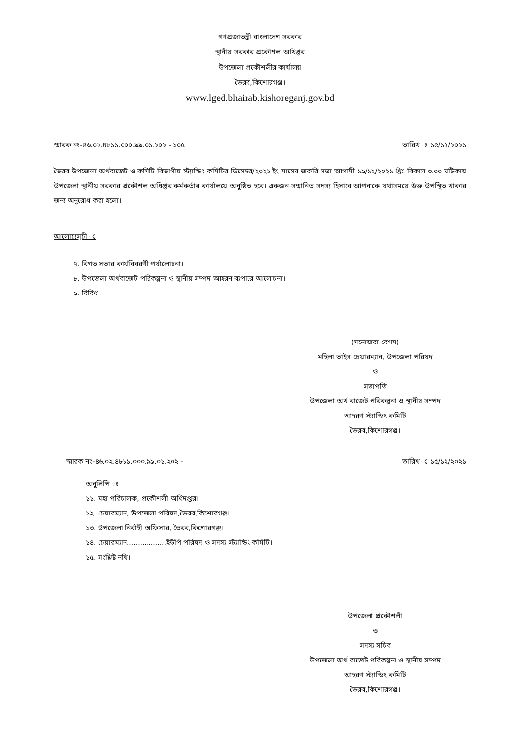গণপ্রজাতন্ত্রী বাংলাদেশ সরকার
স্থানীয় সরকার প্রকৌশল অধিপ্তর
উপজেলা প্রকৌশলীর কার্যালয়
ভৈরব,কিশোরগঞ্জ।
www.lged.bhairab.kishoreganj.gov.bd
স্মারক নং-৪৬.০২.৪৮১১.০০০.৯৯.০১.২০২ - ১০৫ তারিখ ঃ ১৫/১২/২০২১
ভৈরব উপজেলা অর্থবাজেট ও কমিটি বিভাগীয় স্ট্যান্ডিং কমিটির ডিসেম্বর/২০২১ ইং মাসের জরুরি সভা আগামী ১৯/১২/২০২১ খ্রিঃ বিকাল ৩.০০ ঘটিকায় উপজেলা স্থানীয় সরকার প্রকৌশল অধিপ্তর কর্মকর্তার কার্যালয়ে অনুষ্ঠিত হবে। একজন সম্মানিত সদস্য হিসাবে আপনাকে যথাসময়ে উক্ত উপস্থিত থাকার জন্য অনুরোধ করা হলো।
আলোচ্যসূচী ঃ
৭. বিগত সভার কার্যবিবরণী পর্যালোচনা।
৮. উপজেলা অর্থবাজেট পরিকল্পনা ও স্থানীয় সম্পদ আহরন ব্যপারে আলোচনা।
৯. বিবিধ।
(মনোয়ারা বেগম)
মহিলা ভাইস চেয়ারম্যান, উপজেলা পরিষদ
ও
সভাপতি
উপজেলা অর্থ বাজেট পরিকল্পনা ও স্থানীয় সম্পদ
আহরণ স্ট্যান্ডিং কমিটি
ভৈরব,কিশোরগঞ্জ।
স্মারক নং-৪৬.০২.৪৮১১.০০০.৯৯.০১.২০২ - তারিখ ঃ ১৫/১২/২০২১
অনুলিপি ঃ
১১. মহা পরিচালক, প্রকৌশলী অধিদপ্তর।
১২. চেয়ারম্যান, উপজেলা পরিষদ,ভৈরব,কিশোরগঞ্জ।
১৩. উপজেলা নির্বাহী অফিসার, ভৈরব,কিশোরগঞ্জ।
১৪. চেয়ারম্যান..................ইউপি পরিষদ ও সদস্য স্ট্যান্ডিং কমিটি।
১৫. সংশ্লিষ্ট নথি।
উপজেলা প্রকৌশলী
ও
সদস্য সচিব
উপজেলা অর্থ বাজেট পরিকল্পনা ও স্থানীয় সম্পদ
আহরণ স্ট্যান্ডিং কমিটি
ভৈরব,কিশোরগঞ্জ।